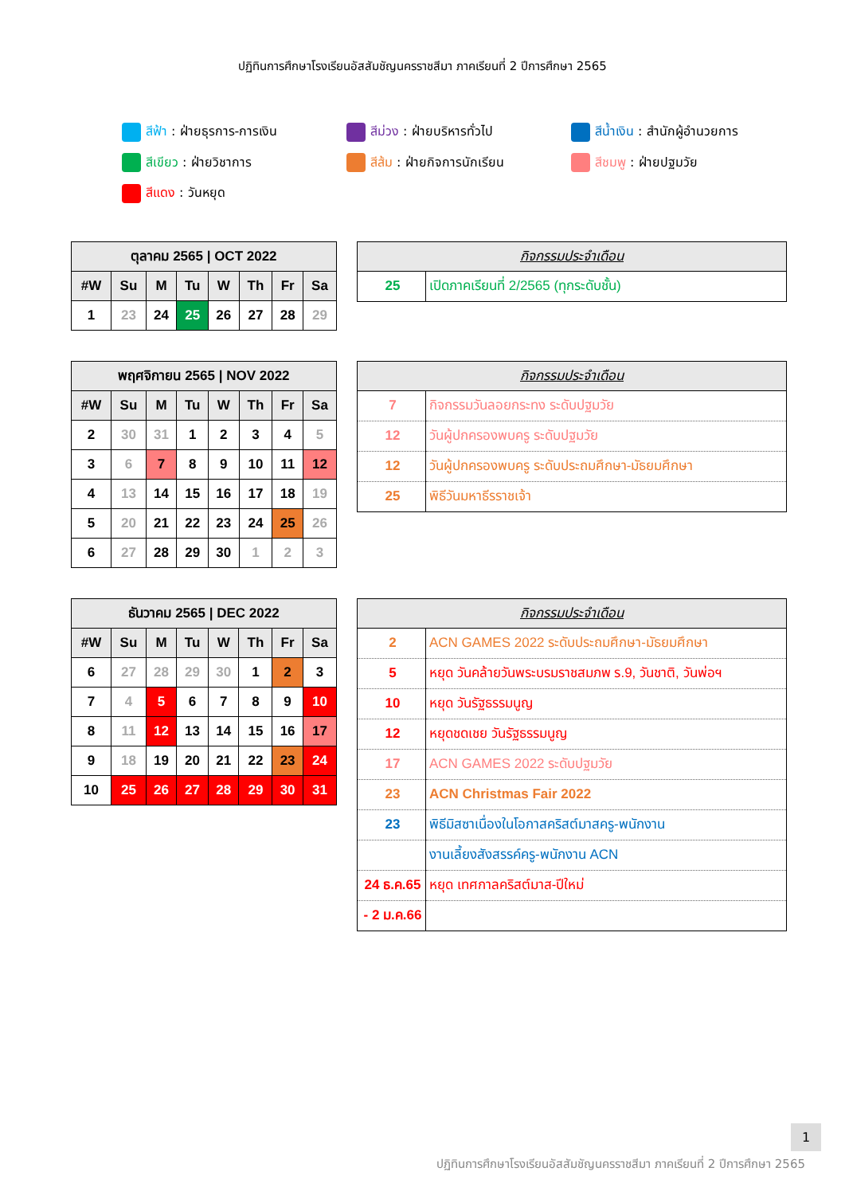ปฏิทินการศึกษาโรงเรียนอัสสัมชัญนครราชสีมา ภาคเรียนที่ 2 ปีการศึกษา 2565
สีฟ้า : ฝ่ายธุรการ-การเงิน
สีม่วง : ฝ่ายบริหารทั่วไป
สีน้ำเงิน : สำนักผู้อำนวยการ
สีเขียว : ฝ่ายวิชาการ
สีส้ม : ฝ่ายกิจการนักเรียน
สีชมพู : ฝ่ายปฐมวัย
สีแดง : วันหยุด
| ตุลาคม 2565 / OCT 2022 | | | | | | | |
| --- | --- | --- | --- | --- | --- | --- | --- |
| #W | Su | M | Tu | W | Th | Fr | Sa |
| 1 | 23 | 24 | 25 | 26 | 27 | 28 | 29 |
| กิจกรรมประจำเดือน | |
| --- | --- |
| 25 | เปิดภาคเรียนที่ 2/2565 (ทุกระดับชั้น) |
| พฤศจิกายน 2565 / NOV 2022 | | | | | | | |
| --- | --- | --- | --- | --- | --- | --- | --- |
| #W | Su | M | Tu | W | Th | Fr | Sa |
| 2 | 30 | 31 | 1 | 2 | 3 | 4 | 5 |
| 3 | 6 | 7 | 8 | 9 | 10 | 11 | 12 |
| 4 | 13 | 14 | 15 | 16 | 17 | 18 | 19 |
| 5 | 20 | 21 | 22 | 23 | 24 | 25 | 26 |
| 6 | 27 | 28 | 29 | 30 | 1 | 2 | 3 |
| กิจกรรมประจำเดือน | |
| --- | --- |
| 7 | กิจกรรมวันลอยกระทง ระดับปฐมวัย |
| 12 | วันผู้ปกครองพบครู ระดับปฐมวัย |
| 12 | วันผู้ปกครองพบครู ระดับประถมศึกษา-มัธยมศึกษา |
| 25 | พิธีวันมหาธีรราชเจ้า |
| ธันวาคม 2565 / DEC 2022 | | | | | | | |
| --- | --- | --- | --- | --- | --- | --- | --- |
| #W | Su | M | Tu | W | Th | Fr | Sa |
| 6 | 27 | 28 | 29 | 30 | 1 | 2 | 3 |
| 7 | 4 | 5 | 6 | 7 | 8 | 9 | 10 |
| 8 | 11 | 12 | 13 | 14 | 15 | 16 | 17 |
| 9 | 18 | 19 | 20 | 21 | 22 | 23 | 24 |
| 10 | 25 | 26 | 27 | 28 | 29 | 30 | 31 |
| กิจกรรมประจำเดือน | |
| --- | --- |
| 2 | ACN GAMES 2022 ระดับประถมศึกษา-มัธยมศึกษา |
| 5 | หยุด วันคล้ายวันพระบรมราชสมภพ ร.9, วันชาติ, วันพ่อฯ |
| 10 | หยุด วันรัฐธรรมนูญ |
| 12 | หยุดชดเชย วันรัฐธรรมนูญ |
| 17 | ACN GAMES 2022 ระดับปฐมวัย |
| 23 | ACN Christmas Fair 2022 |
| 23 | พิธีมิสซาเนื่องในโอกาสคริสต์มาสครู-พนักงาน |
| | งานเลี้ยงสังสรรค์ครู-พนักงาน ACN |
| 24 ธ.ค.65 | หยุด เทศกาลคริสต์มาส-ปีใหม่ |
| - 2 ม.ค.66 | |
1
ปฏิทินการศึกษาโรงเรียนอัสสัมชัญนครราชสีมา ภาคเรียนที่ 2 ปีการศึกษา 2565